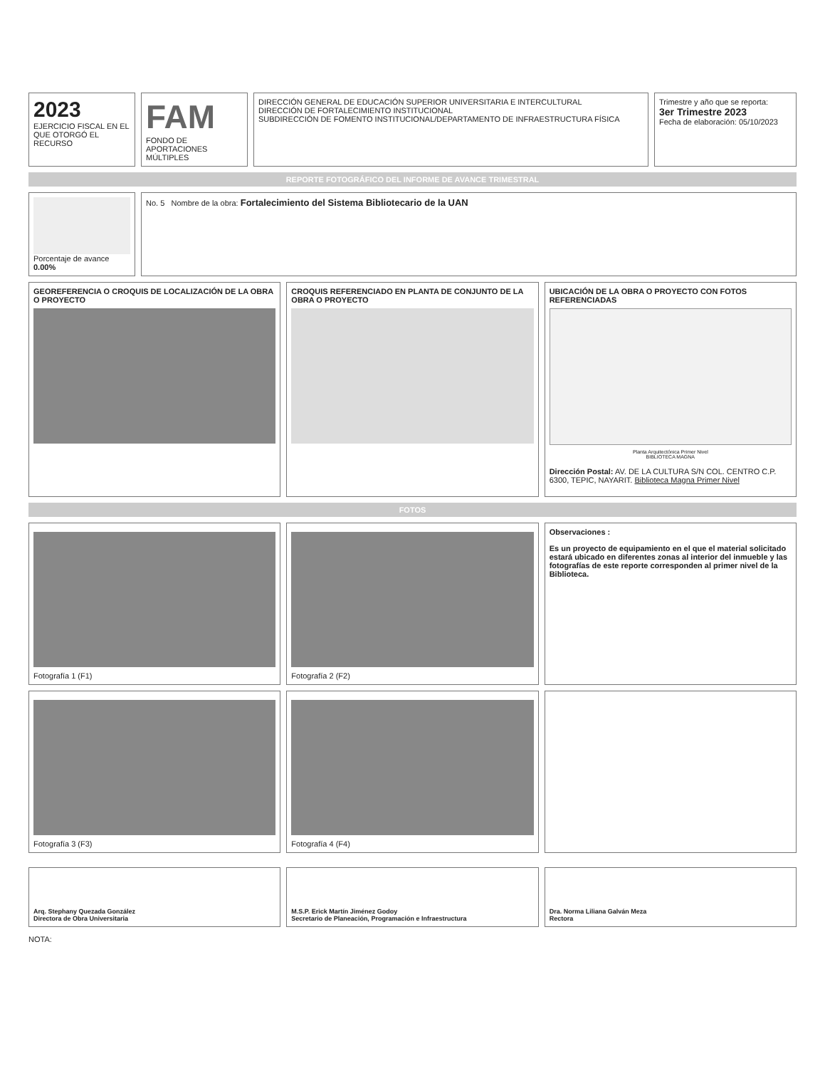2023
EJERCICIO FISCAL EN EL QUE OTORGÓ EL RECURSO
FAM
FONDO DE APORTACIONES MÚLTIPLES
DIRECCIÓN GENERAL DE EDUCACIÓN SUPERIOR UNIVERSITARIA E INTERCULTURAL
DIRECCIÓN DE FORTALECIMIENTO INSTITUCIONAL
SUBDIRECCIÓN DE FOMENTO INSTITUCIONAL/DEPARTAMENTO DE INFRAESTRUCTURA FÍSICA
Trimestre y año que se reporta:
3er Trimestre 2023
Fecha de elaboración: 05/10/2023
REPORTE FOTOGRÁFICO DEL INFORME DE AVANCE TRIMESTRAL
Porcentaje de avance
0.00%
No. 5 Nombre de la obra: Fortalecimiento del Sistema Bibliotecario de la UAN
GEOREFERENCIA O CROQUIS DE LOCALIZACIÓN DE LA OBRA O PROYECTO
CROQUIS REFERENCIADO EN PLANTA DE CONJUNTO DE LA OBRA O PROYECTO
UBICACIÓN DE LA OBRA O PROYECTO CON FOTOS REFERENCIADAS
Planta Arquitectónica Primer Nivel
BIBLIOTECA MAGNA
Dirección Postal: AV. DE LA CULTURA S/N COL. CENTRO C.P. 6300, TEPIC, NAYARIT. Biblioteca Magna Primer Nivel
FOTOS
Fotografía 1 (F1) Fotografía 2 (F2) Observaciones :
Es un proyecto de equipamiento en el que el material solicitado estará ubicado en diferentes zonas al interior del inmueble y las fotografías de este reporte corresponden al primer nivel de la Biblioteca.
Fotografía 3 (F3) Fotografía 4 (F4)
Arq. Stephany Quezada González
Directora de Obra Universitaria
M.S.P. Erick Martín Jiménez Godoy
Secretario de Planeación, Programación e Infraestructura
Dra. Norma Liliana Galván Meza
Rectora
NOTA: